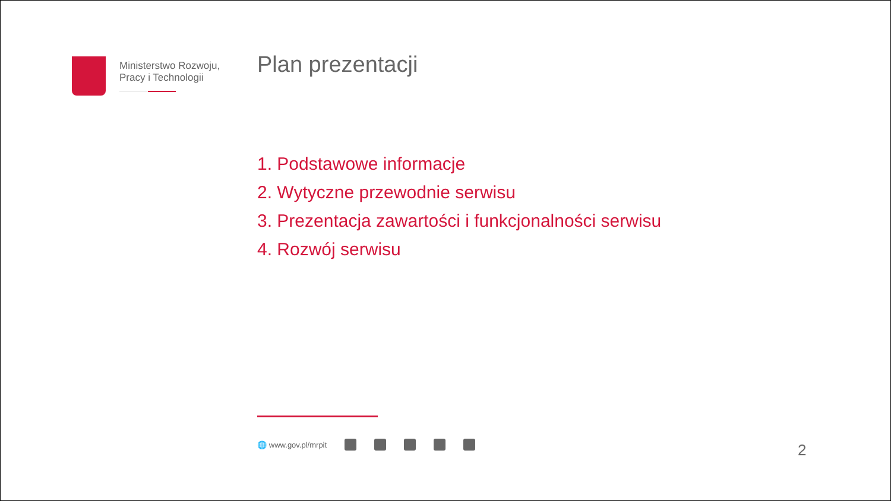Ministerstwo Rozwoju,
Pracy i Technologii
Plan prezentacji
1. Podstawowe informacje
2. Wytyczne przewodnie serwisu
3. Prezentacja zawartości i funkcjonalności serwisu
4. Rozwój serwisu
🌐 www.gov.pl/mrpit 2